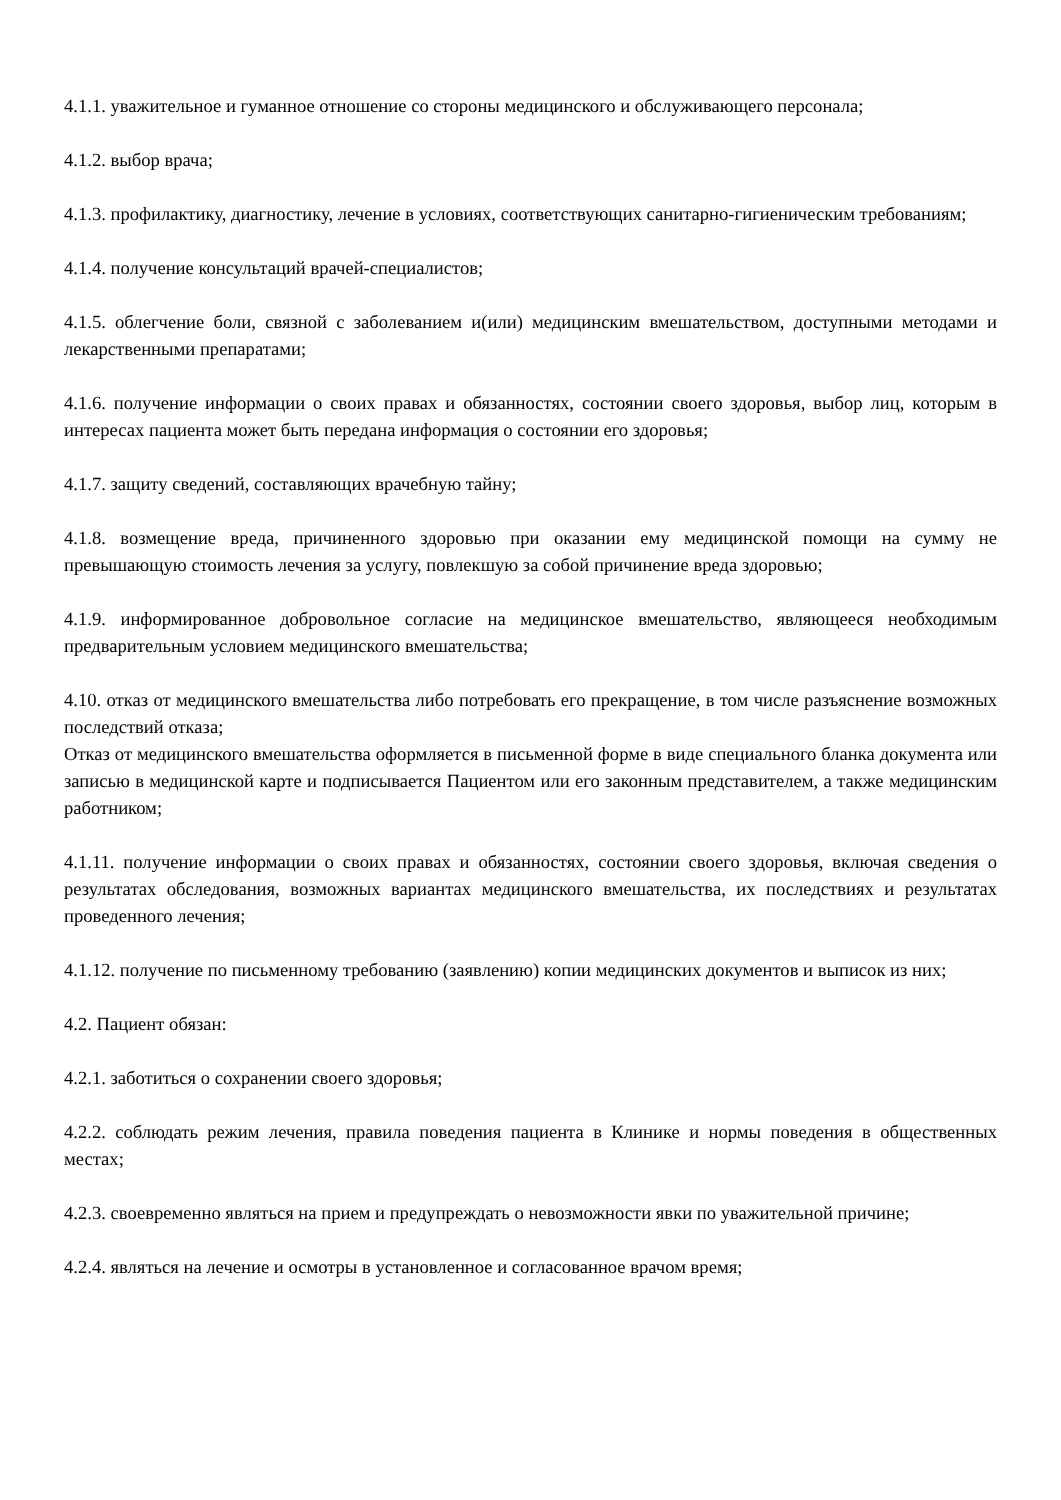4.1.1. уважительное и гуманное отношение со стороны медицинского и обслуживающего персонала;
4.1.2. выбор врача;
4.1.3. профилактику, диагностику, лечение в условиях, соответствующих санитарно-гигиеническим требованиям;
4.1.4. получение консультаций врачей-специалистов;
4.1.5. облегчение боли, связной с заболеванием и(или) медицинским вмешательством, доступными методами и лекарственными препаратами;
4.1.6. получение информации о своих правах и обязанностях, состоянии своего здоровья, выбор лиц, которым в интересах пациента может быть передана информация о состоянии его здоровья;
4.1.7. защиту сведений, составляющих врачебную тайну;
4.1.8. возмещение вреда, причиненного здоровью при оказании ему медицинской помощи на сумму не превышающую стоимость лечения за услугу, повлекшую за собой причинение вреда здоровью;
4.1.9. информированное добровольное согласие на медицинское вмешательство, являющееся необходимым предварительным условием медицинского вмешательства;
4.10. отказ от медицинского вмешательства либо потребовать его прекращение, в том числе разъяснение возможных последствий отказа;
Отказ от медицинского вмешательства оформляется в письменной форме в виде специального бланка документа или записью в медицинской карте и подписывается Пациентом или его законным представителем, а также медицинским работником;
4.1.11. получение информации о своих правах и обязанностях, состоянии своего здоровья, включая сведения о результатах обследования, возможных вариантах медицинского вмешательства, их последствиях и результатах проведенного лечения;
4.1.12. получение по письменному требованию (заявлению) копии медицинских документов и выписок из них;
4.2. Пациент обязан:
4.2.1. заботиться о сохранении своего здоровья;
4.2.2. соблюдать режим лечения, правила поведения пациента в Клинике и нормы поведения в общественных местах;
4.2.3. своевременно являться на прием и предупреждать о невозможности явки по уважительной причине;
4.2.4. являться на лечение и осмотры в установленное и согласованное врачом время;